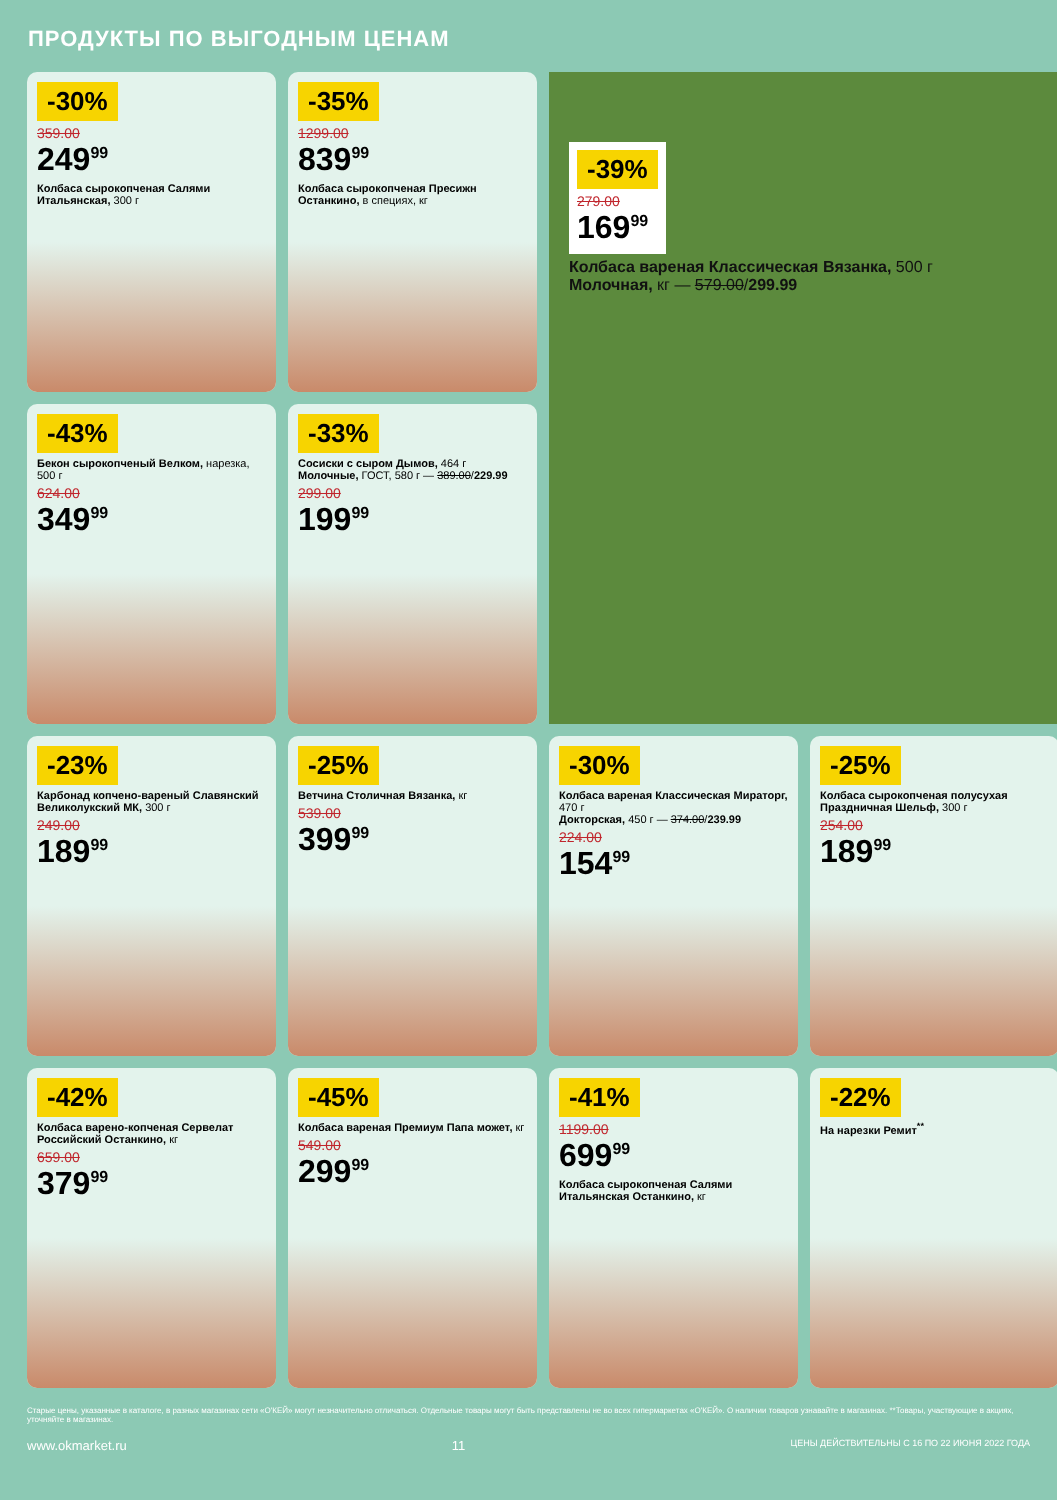ПРОДУКТЫ ПО ВЫГОДНЫМ ЦЕНАМ
-30%
359.00
249<sup>99</sup>
Колбаса сырокопченая Салями Итальянская, 300 г
-35%
1299.00
839<sup>99</sup>
Колбаса сырокопченая Пресижн Останкино, в специях, кг
-39%
279.00
169<sup>99</sup>
Колбаса вареная Классическая Вязанка, 500 г
Молочная, кг — 579.00/299.99
-43%
Бекон сырокопченый Велком, нарезка, 500 г
624.00
349<sup>99</sup>
-33%
Сосиски с сыром Дымов, 464 г
Молочные, ГОСТ, 580 г — 389.00/229.99
299.00
199<sup>99</sup>
-23%
Карбонад копчено-вареный Славянский Великолукский МК, 300 г
249.00
189<sup>99</sup>
-25%
Ветчина Столичная Вязанка, кг
539.00
399<sup>99</sup>
-30%
Колбаса вареная Классическая Мираторг, 470 г
Докторская, 450 г — 374.00/239.99
224.00
154<sup>99</sup>
-25%
Колбаса сырокопченая полусухая Праздничная Шельф, 300 г
254.00
189<sup>99</sup>
-42%
Колбаса варено-копченая Сервелат Российский Останкино, кг
659.00
379<sup>99</sup>
-45%
Колбаса вареная Премиум Папа может, кг
549.00
299<sup>99</sup>
-41%
1199.00
699<sup>99</sup>
Колбаса сырокопченая Салями Итальянская Останкино, кг
-22%
На нарезки Ремит<sup>**</sup>
Старые цены, указанные в каталоге, в разных магазинах сети «О'КЕЙ» могут незначительно отличаться. Отдельные товары могут быть представлены не во всех гипермаркетах «О'КЕЙ». О наличии товаров узнавайте в магазинах. **Товары, участвующие в акциях, уточняйте в магазинах.
www.okmarket.ru 11 ЦЕНЫ ДЕЙСТВИТЕЛЬНЫ С 16 ПО 22 ИЮНЯ 2022 ГОДА